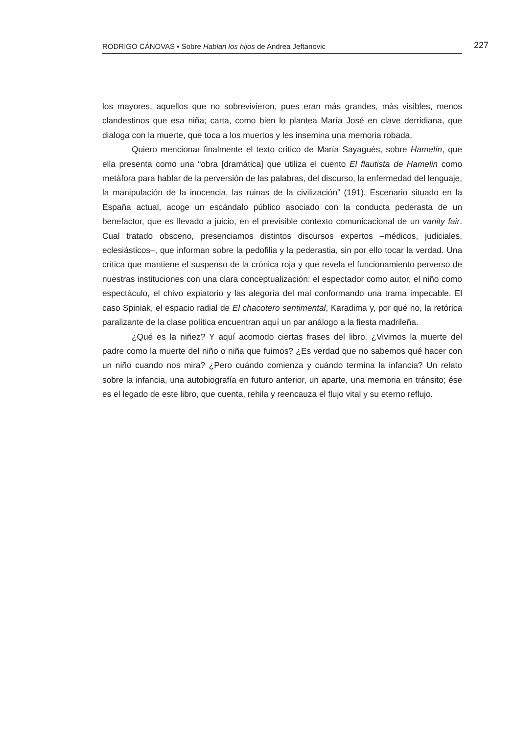RODRIGO CÁNOVAS ▪ Sobre Hablan los hijos de Andrea Jeftanovic 227
los mayores, aquellos que no sobrevivieron, pues eran más grandes, más visibles, menos clandestinos que esa niña; carta, como bien lo plantea María José en clave derridiana, que dialoga con la muerte, que toca a los muertos y les insemina una memoria robada.
Quiero mencionar finalmente el texto crítico de María Sayagués, sobre Hamelín, que ella presenta como una “obra [dramática] que utiliza el cuento El flautista de Hamelin como metáfora para hablar de la perversión de las palabras, del discurso, la enfermedad del lenguaje, la manipulación de la inocencia, las ruinas de la civilización” (191). Escenario situado en la España actual, acoge un escándalo público asociado con la conducta pederasta de un benefactor, que es llevado a juicio, en el previsible contexto comunicacional de un vanity fair. Cual tratado obsceno, presenciamos distintos discursos expertos –médicos, judiciales, eclesiásticos–, que informan sobre la pedofilia y la pederastia, sin por ello tocar la verdad. Una crítica que mantiene el suspenso de la crónica roja y que revela el funcionamiento perverso de nuestras instituciones con una clara conceptualización: el espectador como autor, el niño como espectáculo, el chivo expiatorio y las alegoría del mal conformando una trama impecable. El caso Spiniak, el espacio radial de El chacotero sentimental, Karadima y, por qué no, la retórica paralizante de la clase política encuentran aquí un par análogo a la fiesta madrileña.
¿Qué es la niñez? Y aquí acomodo ciertas frases del libro. ¿Vivimos la muerte del padre como la muerte del niño o niña que fuimos? ¿Es verdad que no sabemos qué hacer con un niño cuando nos mira? ¿Pero cuándo comienza y cuándo termina la infancia? Un relato sobre la infancia, una autobiografía en futuro anterior, un aparte, una memoria en tránsito; ése es el legado de este libro, que cuenta, rehila y reencauza el flujo vital y su eterno reflujo.